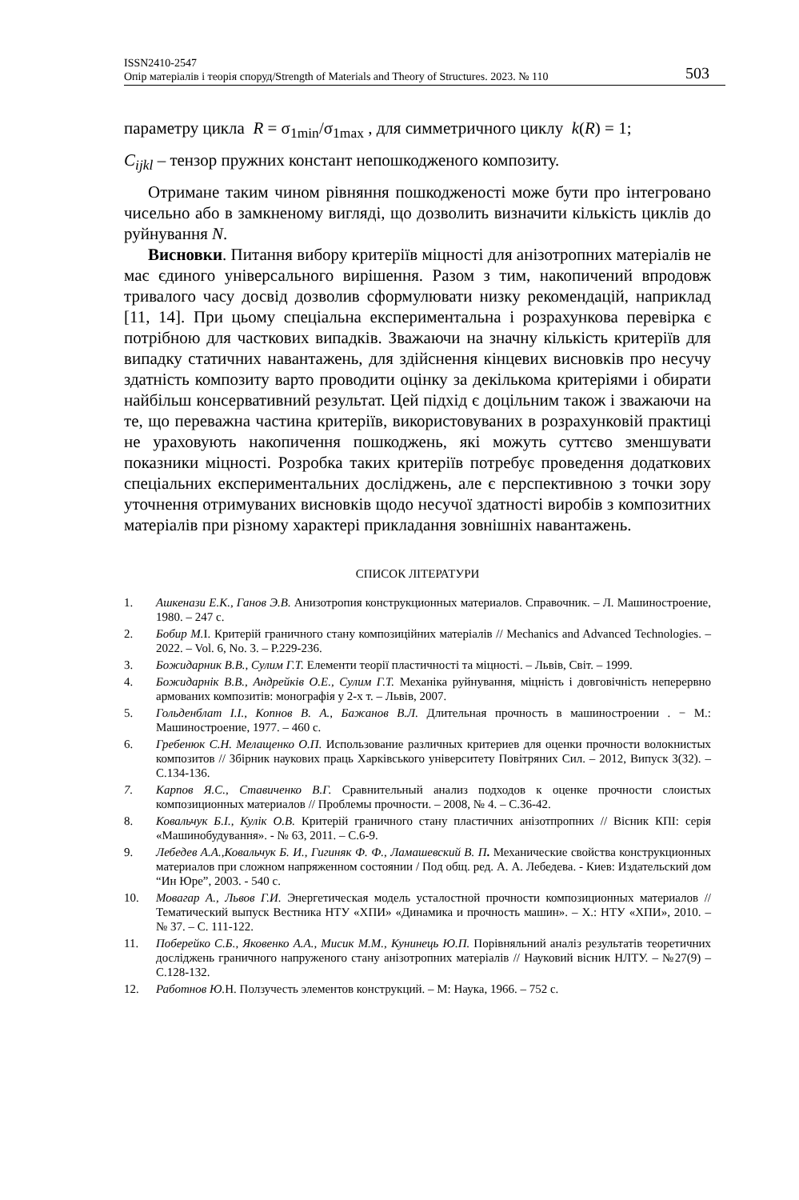ISSN2410-2547
Опір матеріалів і теорія споруд/Strength of Materials and Theory of Structures. 2023. № 110
503
параметру цикла R = σ<sub>1min</sub>/σ<sub>1max</sub> , для симметричного циклу k(R) = 1;
C<sub>ijkl</sub> – тензор пружних констант непошкодженого композиту.
Отримане таким чином рівняння пошкодженості може бути про інтегровано чисельно або в замкненому вигляді, що дозволить визначити кількість циклів до руйнування N.
Висновки. Питання вибору критеріїв міцності для анізотропних матеріалів не має єдиного універсального вирішення. Разом з тим, накопичений впродовж тривалого часу досвід дозволив сформулювати низку рекомендацій, наприклад [11, 14]. При цьому спеціальна експериментальна і розрахункова перевірка є потрібною для часткових випадків. Зважаючи на значну кількість критеріїв для випадку статичних навантажень, для здійснення кінцевих висновків про несучу здатність композиту варто проводити оцінку за декількома критеріями і обирати найбільш консервативний результат. Цей підхід є доцільним також і зважаючи на те, що переважна частина критеріїв, використовуваних в розрахунковій практиці не ураховують накопичення пошкоджень, які можуть суттєво зменшувати показники міцності. Розробка таких критеріїв потребує проведення додаткових спеціальних експериментальних досліджень, але є перспективною з точки зору уточнення отримуваних висновків щодо несучої здатності виробів з композитних матеріалів при різному характері прикладання зовнішніх навантажень.
СПИСОК ЛІТЕРАТУРИ
1. Ашкенази Е.К., Ганов Э.В. Анизотропия конструкционных материалов. Справочник. – Л. Машиностроение, 1980. – 247 с.
2. Бобир М. І. Критерій граничного стану композиційних матеріалів // Mechanics and Advanced Technologies. – 2022. – Vol. 6, No. 3. – P.229-236.
3. Божидарник В.В., Сулим Г.Т. Елементи теорії пластичності та міцності. – Львів, Світ. – 1999.
4. Божидарнік В.В., Андрейків О.Е., Сулим Г.Т. Механіка руйнування, міцність і довговічність неперервно армованих композитів: монографія у 2-х т. – Львів, 2007.
5. Гольденблат І.І., Копнов В. А., Бажанов В.Л. Длительная прочность в машиностроении . − М.: Машиностроение, 1977. – 460 с.
6. Гребенюк С.Н. Мелащенко О.П. Использование различных критериев для оценки прочности волокнистых композитов // Збірник наукових праць Харківського університету Повітряних Сил. – 2012, Випуск 3(32). – С.134-136.
7. Карпов Я.С., Ставиченко В.Г. Сравнительный анализ подходов к оценке прочности слоистых композиционных материалов // Проблемы прочности. – 2008, № 4. – С.36-42.
8. Ковальчук Б.І., Кулік О.В. Критерій граничного стану пластичних анізотпропних // Вісник КПІ: серія «Машинобудування». - № 63, 2011. – С.6-9.
9. Лебедев А.А.,Ковальчук Б. И., Гигиняк Ф. Ф., Ламашевский В. П. Механические свойства конструкционных материалов при сложном напряженном состоянии / Под общ. ред. А. А. Лебедева. - Киев: Издательский дом “Ин Юре”, 2003. - 540 с.
10. Мовагар А., Львов Г.И. Энергетическая модель усталостной прочности композиционных материалов // Тематический выпуск Вестника НТУ «ХПИ» «Динамика и прочность машин». – Х.: НТУ «ХПИ», 2010. – № 37. – С. 111-122.
11. Поберейко С.Б., Яковенко А.А., Мисик М.М., Кунинець Ю.П. Порівняльний аналіз результатів теоретичних досліджень граничного напруженого стану анізотропних матеріалів // Науковий вісник НЛТУ. – №27(9) – С.128-132.
12. Работнов Ю. Н. Ползучесть элементов конструкций. – М: Наука, 1966. – 752 с.